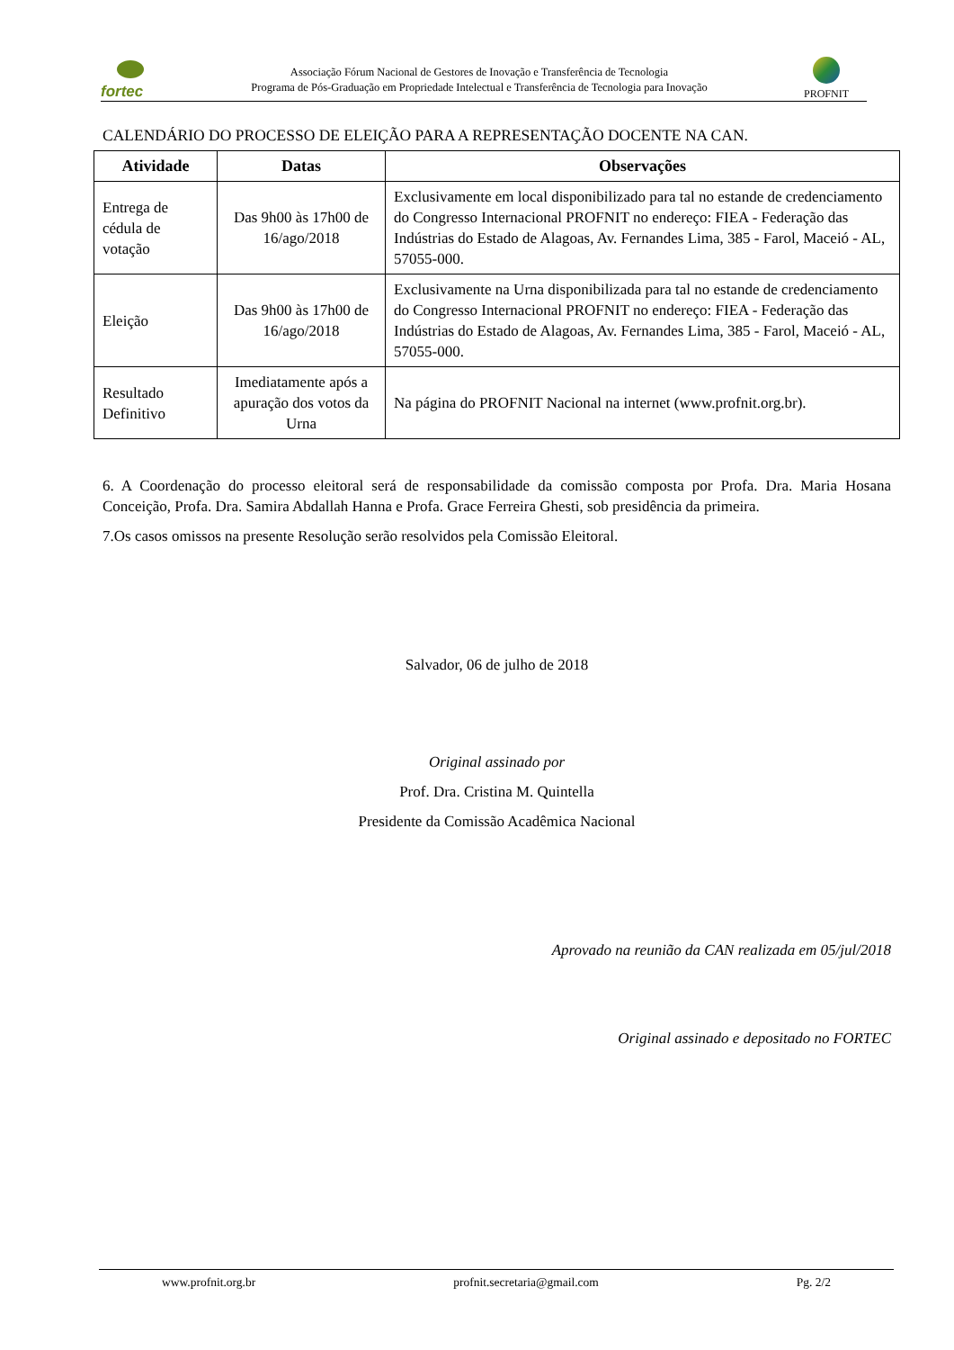fortec
Associação Fórum Nacional de Gestores de Inovação e Transferência de Tecnologia
Programa de Pós-Graduação em Propriedade Intelectual e Transferência de Tecnologia para Inovação
PROFNIT
CALENDÁRIO DO PROCESSO DE ELEIÇÃO PARA A REPRESENTAÇÃO DOCENTE NA CAN.
| Atividade | Datas | Observações |
| --- | --- | --- |
| Entrega de cédula de votação | Das 9h00 às 17h00 de 16/ago/2018 | Exclusivamente em local disponibilizado para tal no estande de credenciamento do Congresso Internacional PROFNIT no endereço: FIEA - Federação das Indústrias do Estado de Alagoas, Av. Fernandes Lima, 385 - Farol, Maceió - AL, 57055-000. |
| Eleição | Das 9h00 às 17h00 de 16/ago/2018 | Exclusivamente na Urna disponibilizada para tal no estande de credenciamento do Congresso Internacional PROFNIT no endereço: FIEA - Federação das Indústrias do Estado de Alagoas, Av. Fernandes Lima, 385 - Farol, Maceió - AL, 57055-000. |
| Resultado Definitivo | Imediatamente após a apuração dos votos da Urna | Na página do PROFNIT Nacional na internet (www.profnit.org.br). |
6. A Coordenação do processo eleitoral será de responsabilidade da comissão composta por Profa. Dra. Maria Hosana Conceição, Profa. Dra. Samira Abdallah Hanna e Profa. Grace Ferreira Ghesti, sob presidência da primeira.
7.Os casos omissos na presente Resolução serão resolvidos pela Comissão Eleitoral.
Salvador, 06 de julho de 2018
Original assinado por
Prof. Dra. Cristina M. Quintella
Presidente da Comissão Acadêmica Nacional
Aprovado na reunião da CAN realizada em 05/jul/2018
Original assinado e depositado no FORTEC
www.profnit.org.br profnit.secretaria@gmail.com Pg. 2/2